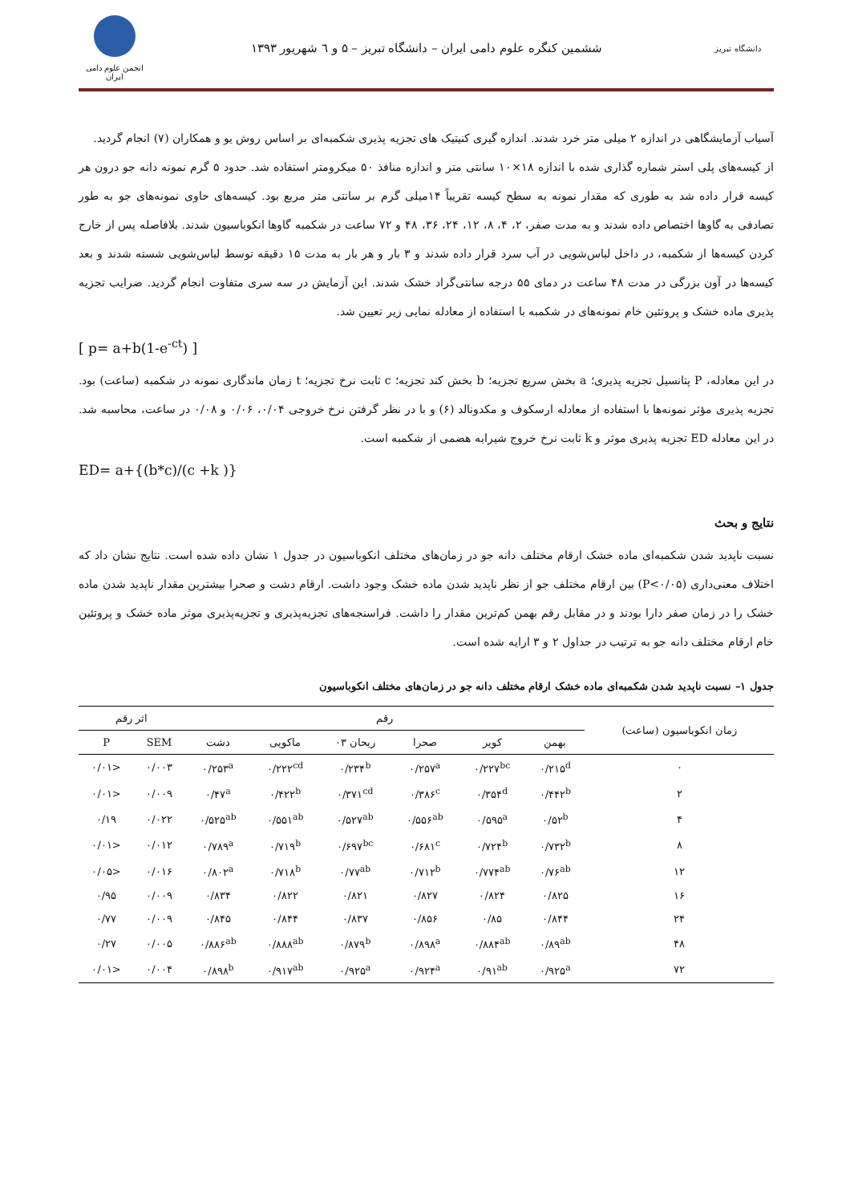دانشگاه تبریز
ششمین کنگره علوم دامی ایران – دانشگاه تبریز – ۵ و ٦ شهریور ۱۳۹۳
انجمن علوم دامی ایران
آسیاب آزمایشگاهی در اندازه ۲ میلی متر خرد شدند. اندازه گیری کنیتیک های تجزیه پذیری شکمبه‌ای بر اساس روش یو و همکاران (۷) انجام گردید.
از کیسه‌های پلی استر شماره گذاری شده با اندازه ۱۸×۱۰ سانتی متر و اندازه منافذ ۵۰ میکرومتر استفاده شد. حدود ۵ گرم نمونه دانه جو درون هر کیسه قرار داده شد به طوری که مقدار نمونه به سطح کیسه تقریباً ۱۴میلی گرم بر سانتی متر مربع بود. کیسه‌های حاوی نمونه‌های جو به طور تصادفی به گاوها اختصاص داده شدند و به مدت صفر، ۲، ۴، ۸، ۱۲، ۲۴، ۳۶، ۴۸ و ۷۲ ساعت در شکمبه گاوها انکوباسیون شدند. بلافاصله پس از خارج کردن کیسه‌ها از شکمبه، در داخل لباس‌شویی در آب سرد قرار داده شدند و ۳ بار و هر بار به مدت ۱۵ دقیقه توسط لباس‌شویی شسته شدند و بعد کیسه‌ها در آون بزرگی در مدت ۴۸ ساعت در دمای ۵۵ درجه سانتی‌گراد خشک شدند. این آزمایش در سه سری متفاوت انجام گردید. ضرایب تجزیه پذیری ماده خشک و پروتئین خام نمونه‌های در شکمبه با استفاده از معادله نمایی زیر تعیین شد.
[ p= a+b(1-e<sup>-ct</sup>) ]
در این معادله، P پتانسیل تجزیه پذیری؛ a بخش سریع تجزیه؛ b بخش کند تجزیه؛ c ثابت نرخ تجزیه؛ t زمان ماندگاری نمونه در شکمبه (ساعت) بود. تجزیه پذیری مؤثر نمونه‌ها با استفاده از معادله ارسکوف و مکدونالد (۶) و با در نظر گرفتن نرخ خروجی ۰/۰۴، ۰/۰۶ و ۰/۰۸ در ساعت، محاسبه شد. در این معادله ED تجزیه پذیری موثر و k ثابت نرخ خروج شیرابه هضمی از شکمبه است.
ED= a+{(b*c)/(c +k )}
نتایج و بحث
نسبت ناپدید شدن شکمبه‌ای ماده خشک ارقام مختلف دانه جو در زمان‌های مختلف انکوباسیون در جدول ۱ نشان داده شده است. نتایج نشان داد که اختلاف معنی‌داری (P<۰/۰۵) بین ارقام مختلف جو از نظر ناپدید شدن ماده خشک وجود داشت. ارقام دشت و صحرا بیشترین مقدار ناپدید شدن ماده خشک را در زمان صفر دارا بودند و در مقابل رقم بهمن کم‌ترین مقدار را داشت. فراسنجه‌های تجزیه‌پذیری و تجزیه‌پذیری موثر ماده خشک و پروتئین خام ارقام مختلف دانه جو به ترتیب در جداول ۲ و ۳ ارایه شده است.
جدول ۱– نسبت ناپدید شدن شکمبه‌ای ماده خشک ارقام مختلف دانه جو در زمان‌های مختلف انکوباسیون
| زمان انکوباسیون (ساعت) | رقم | | | | | | اثر رقم | |
| --- | --- | --- | --- | --- | --- | --- | --- | --- |
| | بهمن | کویر | صحرا | ریحان ۰۳ | ماکویی | دشت | SEM | P |
| ۰ | ۰/۲۱۵<sup>d</sup> | ۰/۲۲۷<sup>bc</sup> | ۰/۲۵۷<sup>a</sup> | ۰/۲۳۴<sup>b</sup> | ۰/۲۲۲<sup>cd</sup> | ۰/۲۵۳<sup>a</sup> | ۰/۰۰۳ | <۰/۰۱ |
| ۲ | ۰/۴۴۲<sup>b</sup> | ۰/۳۵۴<sup>d</sup> | ۰/۳۸۶<sup>c</sup> | ۰/۳۷۱<sup>cd</sup> | ۰/۴۲۲<sup>b</sup> | ۰/۴۷<sup>a</sup> | ۰/۰۰۹ | <۰/۰۱ |
| ۴ | ۰/۵۲<sup>b</sup> | ۰/۵۹۵<sup>a</sup> | ۰/۵۵۶<sup>ab</sup> | ۰/۵۲۷<sup>ab</sup> | ۰/۵۵۱<sup>ab</sup> | ۰/۵۲۵<sup>ab</sup> | ۰/۰۲۲ | ۰/۱۹ |
| ۸ | ۰/۷۳۲<sup>b</sup> | ۰/۷۲۴<sup>b</sup> | ۰/۶۸۱<sup>c</sup> | ۰/۶۹۷<sup>bc</sup> | ۰/۷۱۹<sup>b</sup> | ۰/۷۸۹<sup>a</sup> | ۰/۰۱۲ | <۰/۰۱ |
| ۱۲ | ۰/۷۶<sup>ab</sup> | ۰/۷۷۴<sup>ab</sup> | ۰/۷۱۲<sup>b</sup> | ۰/۷۷<sup>ab</sup> | ۰/۷۱۸<sup>b</sup> | ۰/۸۰۲<sup>a</sup> | ۰/۰۱۶ | <۰/۰۵ |
| ۱۶ | ۰/۸۲۵ | ۰/۸۲۴ | ۰/۸۲۷ | ۰/۸۲۱ | ۰/۸۲۲ | ۰/۸۳۴ | ۰/۰۰۹ | ۰/۹۵ |
| ۲۴ | ۰/۸۴۴ | ۰/۸۵ | ۰/۸۵۶ | ۰/۸۳۷ | ۰/۸۴۴ | ۰/۸۴۵ | ۰/۰۰۹ | ۰/۷۷ |
| ۴۸ | ۰/۸۹<sup>ab</sup> | ۰/۸۸۴<sup>ab</sup> | ۰/۸۹۸<sup>a</sup> | ۰/۸۷۹<sup>b</sup> | ۰/۸۸۸<sup>ab</sup> | ۰/۸۸۶<sup>ab</sup> | ۰/۰۰۵ | ۰/۲۷ |
| ۷۲ | ۰/۹۲۵<sup>a</sup> | ۰/۹۱<sup>ab</sup> | ۰/۹۲۴<sup>a</sup> | ۰/۹۲۵<sup>a</sup> | ۰/۹۱۷<sup>ab</sup> | ۰/۸۹۸<sup>b</sup> | ۰/۰۰۴ | <۰/۰۱ |